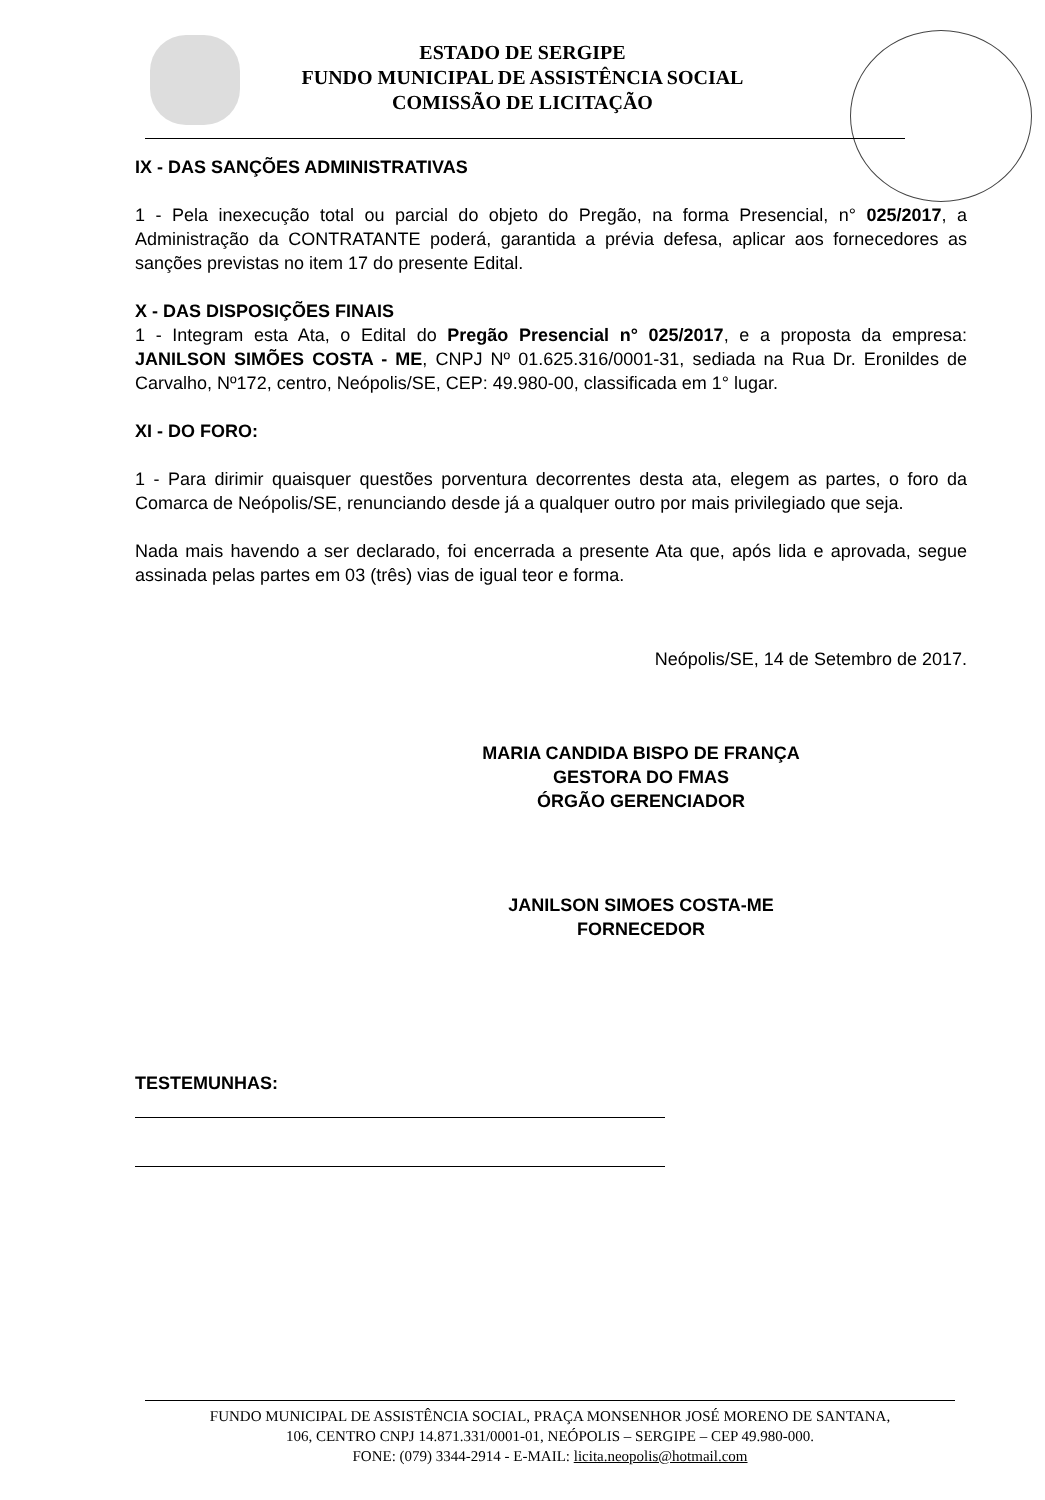ESTADO DE SERGIPE
FUNDO MUNICIPAL DE ASSISTÊNCIA SOCIAL
COMISSÃO DE LICITAÇÃO
IX - DAS SANÇÕES ADMINISTRATIVAS
1 - Pela inexecução total ou parcial do objeto do Pregão, na forma Presencial, n° 025/2017, a Administração da CONTRATANTE poderá, garantida a prévia defesa, aplicar aos fornecedores as sanções previstas no item 17 do presente Edital.
X - DAS DISPOSIÇÕES FINAIS
1 - Integram esta Ata, o Edital do Pregão Presencial n° 025/2017, e a proposta da empresa: JANILSON SIMÕES COSTA - ME, CNPJ Nº 01.625.316/0001-31, sediada na Rua Dr. Eronildes de Carvalho, Nº172, centro, Neópolis/SE, CEP: 49.980-00, classificada em 1° lugar.
XI - DO FORO:
1 - Para dirimir quaisquer questões porventura decorrentes desta ata, elegem as partes, o foro da Comarca de Neópolis/SE, renunciando desde já a qualquer outro por mais privilegiado que seja.
Nada mais havendo a ser declarado, foi encerrada a presente Ata que, após lida e aprovada, segue assinada pelas partes em 03 (três) vias de igual teor e forma.
Neópolis/SE, 14 de Setembro de 2017.
MARIA CANDIDA BISPO DE FRANÇA
GESTORA DO FMAS
ÓRGÃO GERENCIADOR
JANILSON SIMOES COSTA-ME
FORNECEDOR
TESTEMUNHAS:
FUNDO MUNICIPAL DE ASSISTÊNCIA SOCIAL, PRAÇA MONSENHOR JOSÉ MORENO DE SANTANA,
106, CENTRO CNPJ 14.871.331/0001-01, NEÓPOLIS – SERGIPE – CEP 49.980-000.
FONE: (079) 3344-2914 - E-MAIL: licita.neopolis@hotmail.com